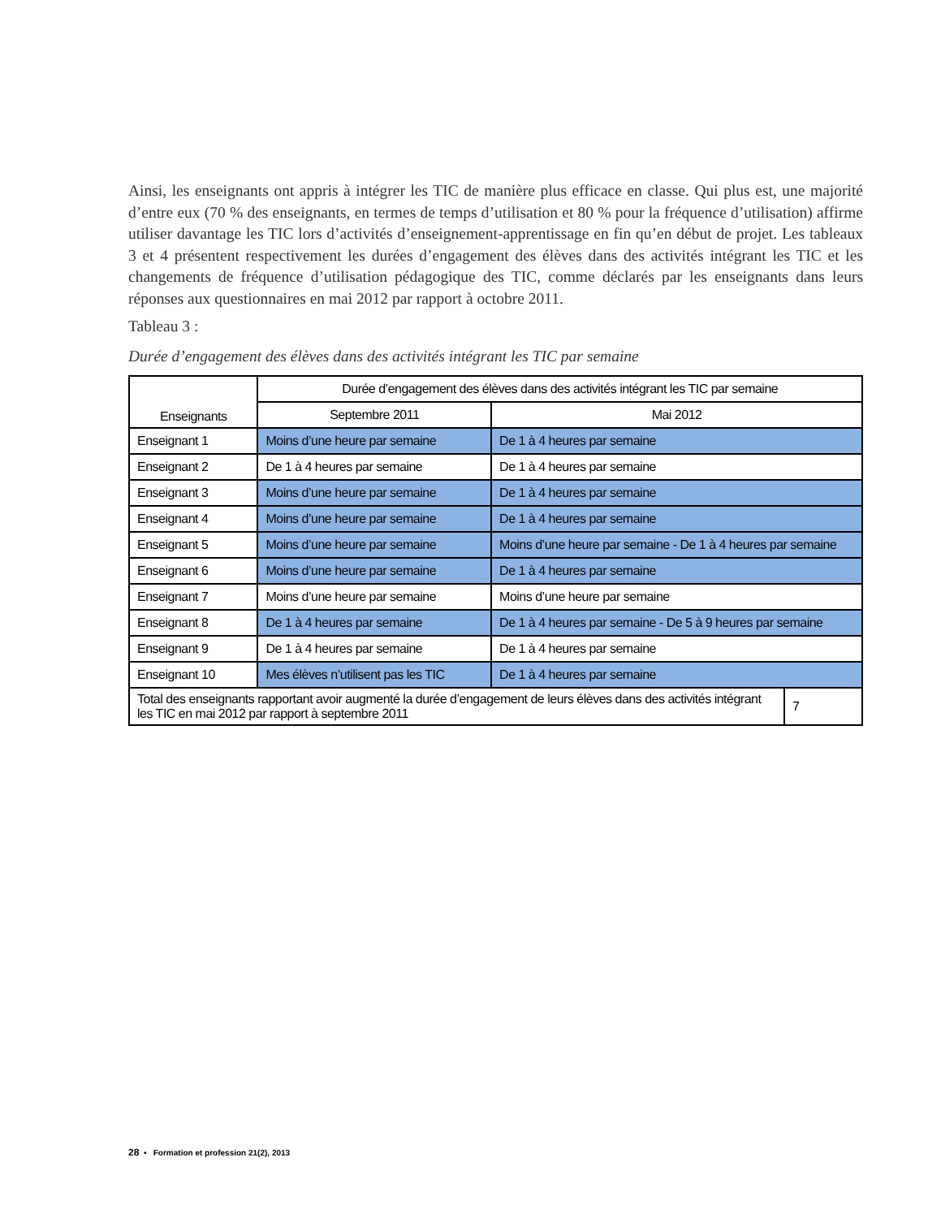Ainsi, les enseignants ont appris à intégrer les TIC de manière plus efficace en classe. Qui plus est, une majorité d’entre eux (70 % des enseignants, en termes de temps d’utilisation et 80 % pour la fréquence d’utilisation) affirme utiliser davantage les TIC lors d’activités d’enseignement-apprentissage en fin qu’en début de projet. Les tableaux 3 et 4 présentent respectivement les durées d’engagement des élèves dans des activités intégrant les TIC et les changements de fréquence d’utilisation pédagogique des TIC, comme déclarés par les enseignants dans leurs réponses aux questionnaires en mai 2012 par rapport à octobre 2011.
Tableau 3 :
Durée d’engagement des élèves dans des activités intégrant les TIC par semaine
| Enseignants | Durée d’engagement des élèves dans des activités intégrant les TIC par semaine | | |
| --- | --- | --- | --- |
| | Septembre 2011 | Mai 2012 | |
| Enseignant 1 | Moins d’une heure par semaine | De 1 à 4 heures par semaine | |
| Enseignant 2 | De 1 à 4 heures par semaine | De 1 à 4 heures par semaine | |
| Enseignant 3 | Moins d’une heure par semaine | De 1 à 4 heures par semaine | |
| Enseignant 4 | Moins d’une heure par semaine | De 1 à 4 heures par semaine | |
| Enseignant 5 | Moins d’une heure par semaine | Moins d’une heure par semaine - De 1 à 4 heures par semaine | |
| Enseignant 6 | Moins d’une heure par semaine | De 1 à 4 heures par semaine | |
| Enseignant 7 | Moins d’une heure par semaine | Moins d’une heure par semaine | |
| Enseignant 8 | De 1 à 4 heures par semaine | De 1 à 4 heures par semaine - De 5 à 9 heures par semaine | |
| Enseignant 9 | De 1 à 4 heures par semaine | De 1 à 4 heures par semaine | |
| Enseignant 10 | Mes élèves n’utilisent pas les TIC | De 1 à 4 heures par semaine | |
| Total des enseignants rapportant avoir augmenté la durée d’engagement de leurs élèves dans des activités intégrant les TIC en mai 2012 par rapport à septembre 2011 | | | 7 |
28 • Formation et profession 21(2), 2013